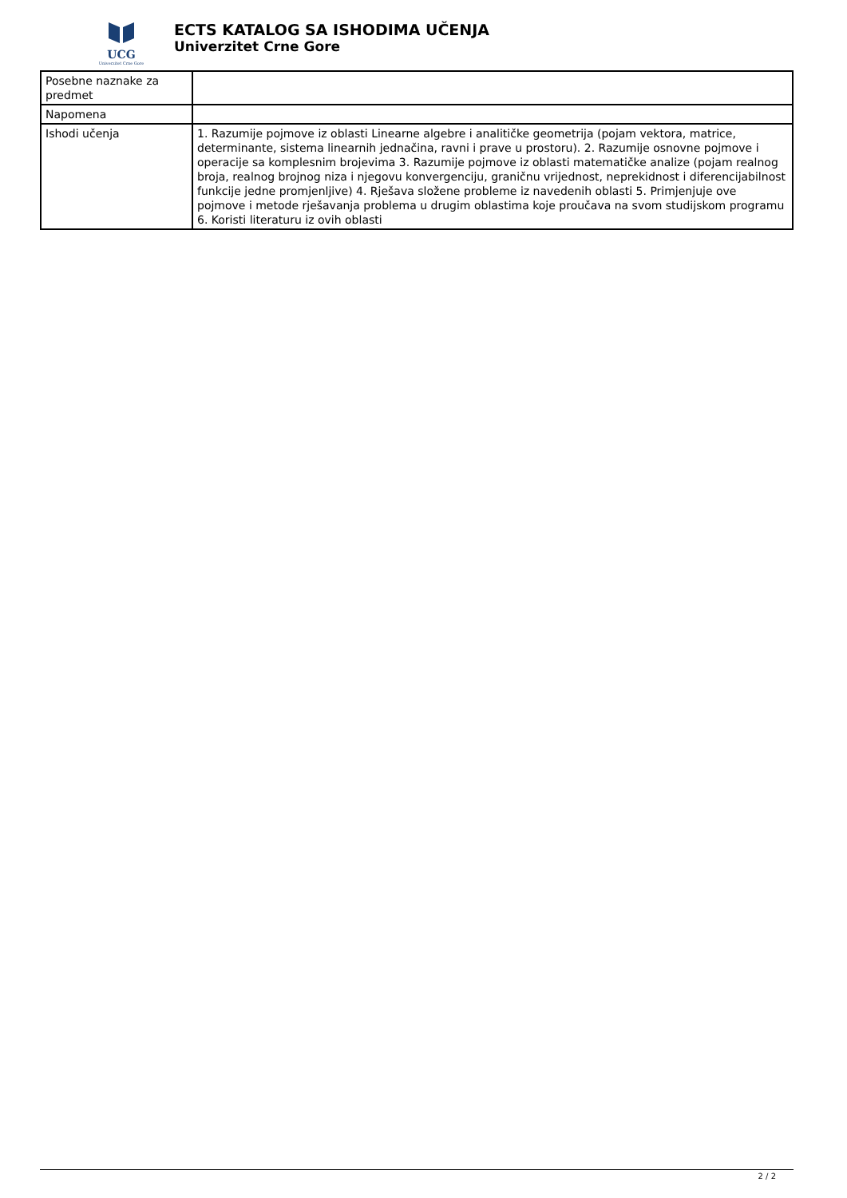UCG
Univerzitet Crne Gore
ECTS KATALOG SA ISHODIMA UČENJA
Univerzitet Crne Gore
| Posebne naznake za predmet | |
| Napomena | |
| Ishodi učenja | 1. Razumije pojmove iz oblasti Linearne algebre i analitičke geometrija (pojam vektora, matrice, determinante, sistema linearnih jednačina, ravni i prave u prostoru). 2. Razumije osnovne pojmove i operacije sa komplesnim brojevima 3. Razumije pojmove iz oblasti matematičke analize (pojam realnog broja, realnog brojnog niza i njegovu konvergenciju, graničnu vrijednost, neprekidnost i diferencijabilnost funkcije jedne promjenljive) 4. Rješava složene probleme iz navedenih oblasti 5. Primjenjuje ove pojmove i metode rješavanja problema u drugim oblastima koje proučava na svom studijskom programu 6. Koristi literaturu iz ovih oblasti |
2 / 2